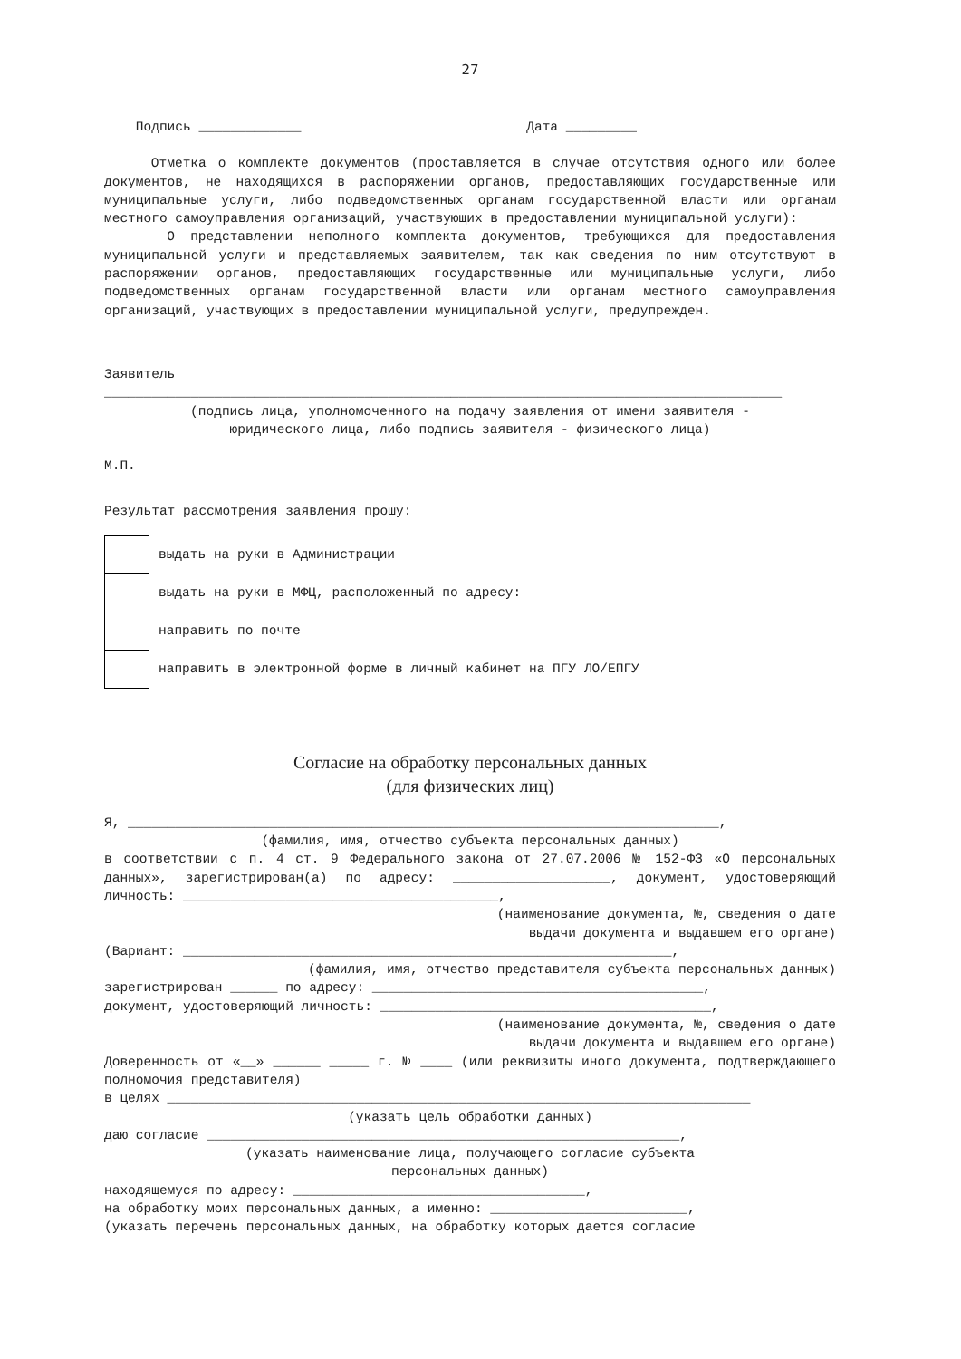27
Подпись _____________ Дата _________
Отметка о комплекте документов (проставляется в случае отсутствия одного или более документов, не находящихся в распоряжении органов, предоставляющих государственные или муниципальные услуги, либо подведомственных органам государственной власти или органам местного самоуправления организаций, участвующих в предоставлении муниципальной услуги):
О представлении неполного комплекта документов, требующихся для предоставления муниципальной услуги и представляемых заявителем, так как сведения по ним отсутствуют в распоряжении органов, предоставляющих государственные или муниципальные услуги, либо подведомственных органам государственной власти или органам местного самоуправления организаций, участвующих в предоставлении муниципальной услуги, предупрежден.
Заявитель
______________________________________________________________________________________
(подпись лица, уполномоченного на подачу заявления от имени заявителя -
юридического лица, либо подпись заявителя - физического лица)
М.П.
Результат рассмотрения заявления прошу:
| | выдать на руки в Администрации |
| | выдать на руки в МФЦ, расположенный по адресу: |
| | направить по почте |
| | направить в электронной форме в личный кабинет на ПГУ ЛО/ЕПГУ |
Согласие на обработку персональных данных
(для физических лиц)
Я, ___________________________________________________________________________,
(фамилия, имя, отчество субъекта персональных данных)
в соответствии с п. 4 ст. 9 Федерального закона от 27.07.2006 № 152-ФЗ «О персональных данных», зарегистрирован(а) по адресу: ____________________, документ, удостоверяющий личность: ________________________________________,
(наименование документа, №, сведения о дате
выдачи документа и выдавшем его органе)
(Вариант: ______________________________________________________________,
(фамилия, имя, отчество представителя субъекта персональных данных)
зарегистрирован ______ по адресу: __________________________________________,
документ, удостоверяющий личность: __________________________________________,
(наименование документа, №, сведения о дате
выдачи документа и выдавшем его органе)
Доверенность от «__» ______ _____ г. № ____ (или реквизиты иного документа, подтверждающего полномочия представителя)
в целях __________________________________________________________________________
(указать цель обработки данных)
даю согласие ____________________________________________________________,
(указать наименование лица, получающего согласие субъекта
персональных данных)
находящемуся по адресу: _____________________________________,
на обработку моих персональных данных, а именно: _________________________,
(указать перечень персональных данных, на обработку которых дается согласие